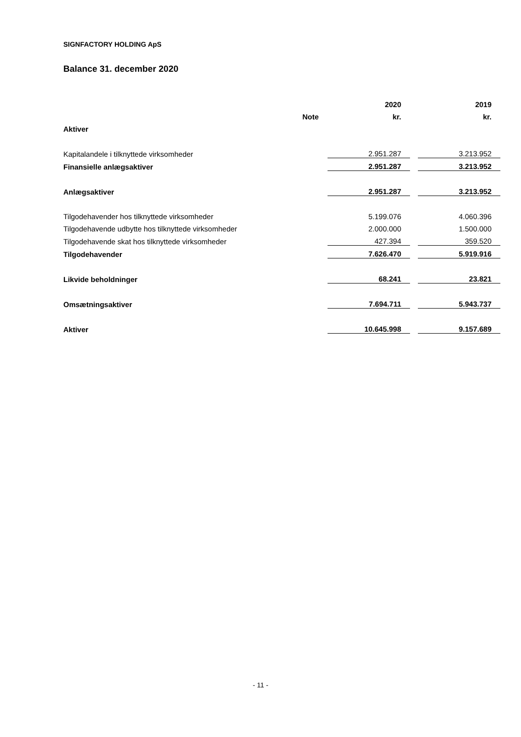SIGNFACTORY HOLDING ApS
Balance 31. december 2020
| | | 2020 | | 2019 |
| --- | --- | --- | --- | --- |
| | Note | kr. | | kr. |
| Aktiver | | | | |
| Kapitalandele i tilknyttede virksomheder | | 2.951.287 | | 3.213.952 |
| Finansielle anlægsaktiver | | 2.951.287 | | 3.213.952 |
| Anlægsaktiver | | 2.951.287 | | 3.213.952 |
| Tilgodehavender hos tilknyttede virksomheder | | 5.199.076 | | 4.060.396 |
| Tilgodehavende udbytte hos tilknyttede virksomheder | | 2.000.000 | | 1.500.000 |
| Tilgodehavende skat hos tilknyttede virksomheder | | 427.394 | | 359.520 |
| Tilgodehavender | | 7.626.470 | | 5.919.916 |
| Likvide beholdninger | | 68.241 | | 23.821 |
| Omsætningsaktiver | | 7.694.711 | | 5.943.737 |
| Aktiver | | 10.645.998 | | 9.157.689 |
- 11 -